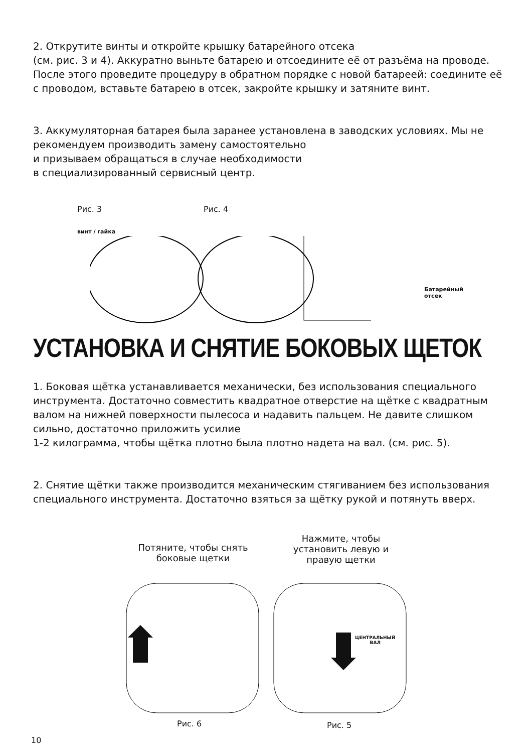2. Открутите винты и откройте крышку батарейного отсека
(см. рис. 3 и 4). Аккуратно выньте батарею и отсоедините её от разъёма на проводе. После этого проведите процедуру в обратном порядке с новой батареей: соедините её с проводом, вставьте батарею в отсек, закройте крышку и затяните винт.
3. Аккумуляторная батарея была заранее установлена в заводских условиях. Мы не рекомендуем производить замену самостоятельно
и призываем обращаться в случае необходимости
в специализированный сервисный центр.
Рис. 3 Рис. 4
винт / гайка
Батарейный
отсек
УСТАНОВКА И СНЯТИЕ БОКОВЫХ ЩЕТОК
1. Боковая щётка устанавливается механически, без использования специального инструмента. Достаточно совместить квадратное отверстие на щётке с квадратным валом на нижней поверхности пылесоса и надавить пальцем. Не давите слишком сильно, достаточно приложить усилие
1-2 килограмма, чтобы щётка плотно была плотно надета на вал. (см. рис. 5).
2. Снятие щётки также производится механическим стягиванием без использования специального инструмента. Достаточно взяться за щётку рукой и потянуть вверх.
Потяните, чтобы снять боковые щетки
Нажмите, чтобы установить левую и правую щетки
ЦЕНТРАЛЬНЫЙ
ВАЛ
Рис. 6 Рис. 5
10